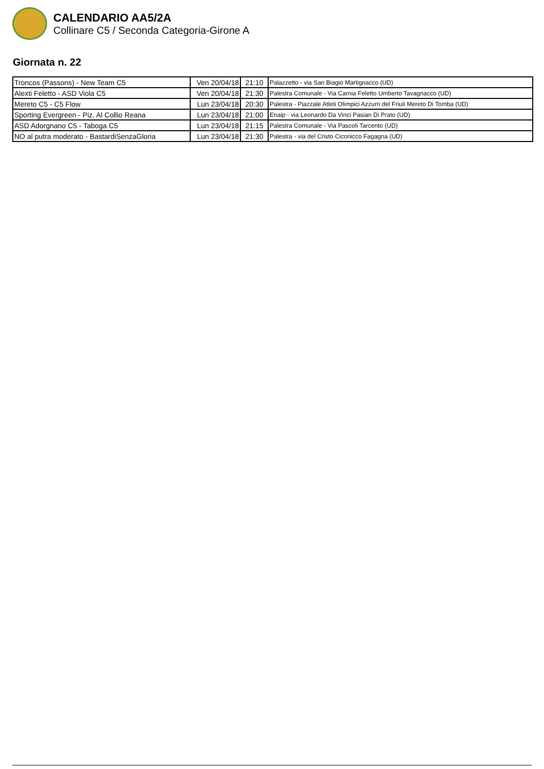CALENDARIO AA5/2A
Collinare C5 / Seconda Categoria-Girone A
Giornata n. 22
| Troncos (Passons) - New Team C5 | Ven 20/04/18 | 21:10 | Palazzetto - via San Biagio Martignacco (UD) |
| Alexti Feletto - ASD Viola C5 | Ven 20/04/18 | 21:30 | Palestra Comunale - Via Carnia Feletto Umberto Tavagnacco (UD) |
| Mereto C5 - C5 Flow | Lun 23/04/18 | 20:30 | Palestra - Piazzale Atleti Olimpici Azzurri del Friuli Mereto Di Tomba (UD) |
| Sporting Evergreen - Piz. Al Collio Reana | Lun 23/04/18 | 21:00 | Enaip - via Leonardo Da Vinci Pasian Di Prato (UD) |
| ASD Adorgnano C5 - Taboga C5 | Lun 23/04/18 | 21:15 | Palestra Comunale - Via Pascoli Tarcento (UD) |
| NO al putra moderato - BastardiSenzaGloria | Lun 23/04/18 | 21:30 | Palestra - via del Cristo Ciconicco Fagagna (UD) |